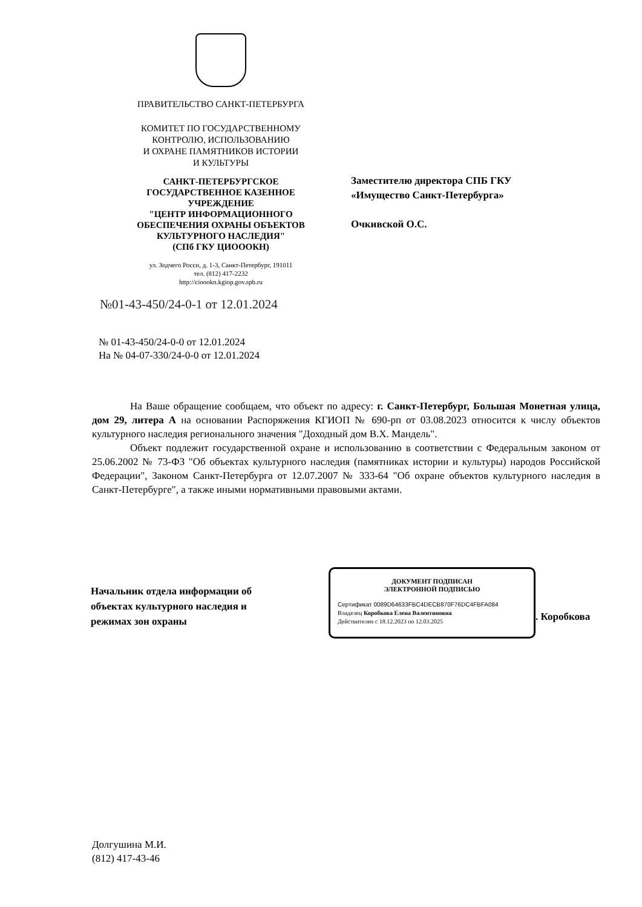ПРАВИТЕЛЬСТВО САНКТ-ПЕТЕРБУРГА
КОМИТЕТ ПО ГОСУДАРСТВЕННОМУ
КОНТРОЛЮ, ИСПОЛЬЗОВАНИЮ
И ОХРАНЕ ПАМЯТНИКОВ ИСТОРИИ
И КУЛЬТУРЫ
САНКТ-ПЕТЕРБУРГСКОЕ
ГОСУДАРСТВЕННОЕ КАЗЕННОЕ
УЧРЕЖДЕНИЕ
"ЦЕНТР ИНФОРМАЦИОННОГО
ОБЕСПЕЧЕНИЯ ОХРАНЫ ОБЪЕКТОВ
КУЛЬТУРНОГО НАСЛЕДИЯ"
(СПб ГКУ ЦИОООКН)
ул. Зодчего Росси, д. 1-3, Санкт-Петербург, 191011
тел. (812) 417-2232
http://cioookn.kgiop.gov.spb.ru
№01-43-450/24-0-1 от 12.01.2024
Заместителю директора СПБ ГКУ
«Имущество Санкт-Петербурга»
Очкивской О.С.
№ 01-43-450/24-0-0 от 12.01.2024
На № 04-07-330/24-0-0 от 12.01.2024
На Ваше обращение сообщаем, что объект по адресу: г. Санкт-Петербург, Большая Монетная улица, дом 29, литера А на основании Распоряжения КГИОП № 690-рп от 03.08.2023 относится к числу объектов культурного наследия регионального значения "Доходный дом В.Х. Мандель".
Объект подлежит государственной охране и использованию в соответствии с Федеральным законом от 25.06.2002 № 73-ФЗ "Об объектах культурного наследия (памятниках истории и культуры) народов Российской Федерации", Законом Санкт-Петербурга от 12.07.2007 № 333-64 "Об охране объектов культурного наследия в Санкт-Петербурге", а также иными нормативными правовыми актами.
Начальник отдела информации об
объектах культурного наследия и
режимах зон охраны
ДОКУМЕНТ ПОДПИСАН
ЭЛЕКТРОННОЙ ПОДПИСЬЮ
Сертификат 0089D64633FBC4DECB870F76DC4FBFA084
Владелец Коробкова Елена Валентиновна
Действителен с 18.12.2023 по 12.03.2025
. Коробкова
Долгушина М.И.
(812) 417-43-46